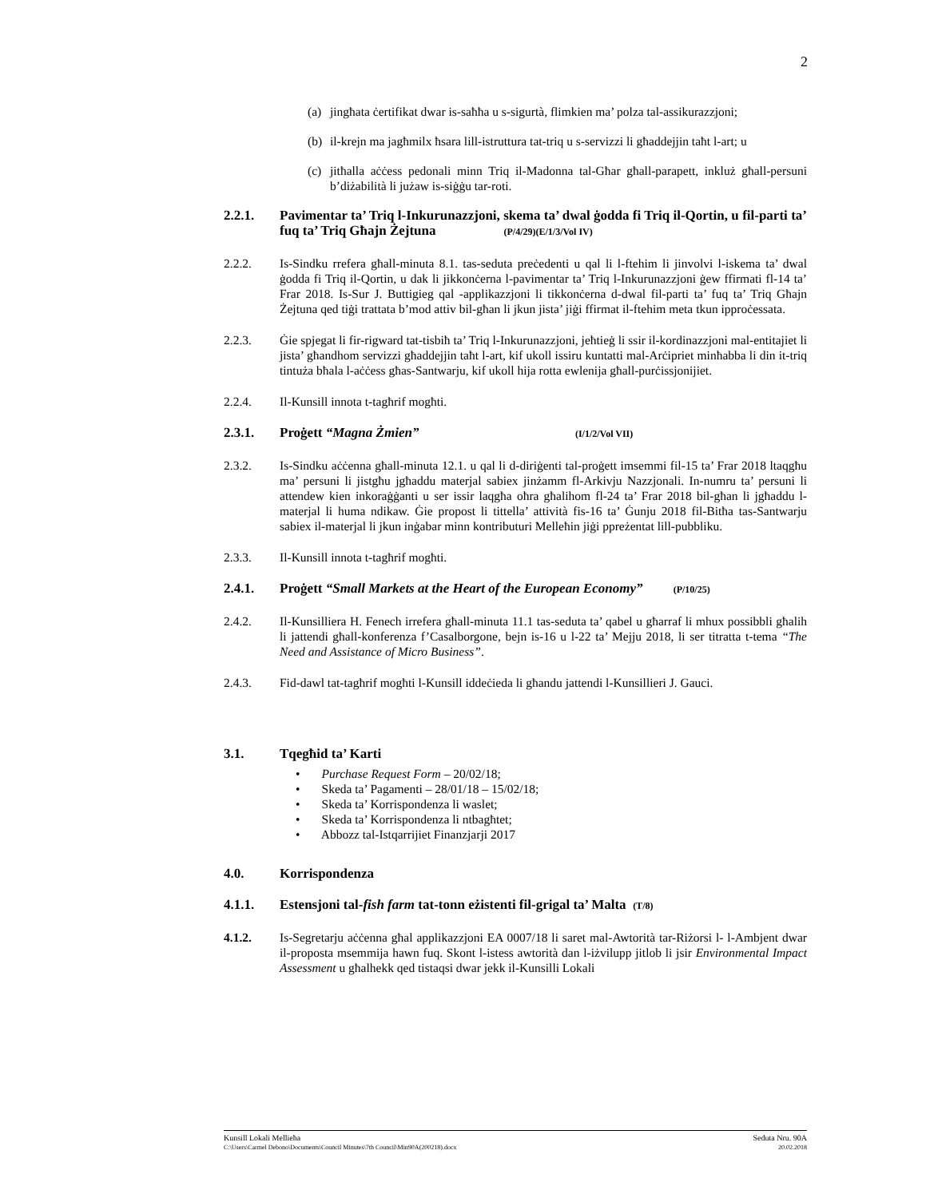2
(a) jingħata ċertifikat dwar is-saħħa u s-sigurtà, flimkien ma’ polza tal-assikurazzjoni;
(b) il-krejn ma jagħmilx ħsara lill-istruttura tat-triq u s-servizzi li għaddejjin taħt l-art; u
(c) jitħalla aċċess pedonali minn Triq il-Madonna tal-Għar għall-parapett, inkluż għall-persuni b’diżabilità li jużaw is-siġġu tar-roti.
2.2.1. Pavimentar ta’ Triq l-Inkurunazzjoni, skema ta’ dwal ġodda fi Triq il-Qortin, u fil-parti ta’ fuq ta’ Triq Għajn Żejtuna (P/4/29)(E/1/3/Vol IV)
2.2.2. Is-Sindku rrefera għall-minuta 8.1. tas-seduta preċedenti u qal li l-ftehim li jinvolvi l-iskema ta’ dwal ġodda fi Triq il-Qortin, u dak li jikkonċerna l-pavimentar ta’ Triq l-Inkurunazzjoni ġew ffirmati fl-14 ta’ Frar 2018. Is-Sur J. Buttigieg qal -applikazzjoni li tikkonċerna d-dwal fil-parti ta’ fuq ta’ Triq Għajn Żejtuna qed tiġi trattata b’mod attiv bil-għan li jkun jista’ jiġi ffirmat il-ftehim meta tkun ipproċessata.
2.2.3. Ġie spjegat li fir-rigward tat-tisbiħ ta’ Triq l-Inkurunazzjoni, jeħtieġ li ssir il-kordinazzjoni mal-entitajiet li jista’ għandhom servizzi għaddejjin taħt l-art, kif ukoll issiru kuntatti mal-Arċipriet minħabba li din it-triq tintuża bħala l-aċċess għas-Santwarju, kif ukoll hija rotta ewlenija għall-purċissjonijiet.
2.2.4. Il-Kunsill innota t-tagħrif mogħti.
2.3.1. Proġett “Magna Żmien” (I/1/2/Vol VII)
2.3.2. Is-Sindku aċċenna għall-minuta 12.1. u qal li d-diriġenti tal-proġett imsemmi fil-15 ta’ Frar 2018 ltaqgħu ma’ persuni li jistgħu jgħaddu materjal sabiex jinżamm fl-Arkivju Nazzjonali. In-numru ta’ persuni li attendew kien inkoraġġanti u ser issir laqgħa oħra għalihom fl-24 ta’ Frar 2018 bil-għan li jgħaddu l-materjal li huma ndikaw. Ġie propost li tittella’ attività fis-16 ta’ Ġunju 2018 fil-Bitħa tas-Santwarju sabiex il-materjal li jkun inġabar minn kontributuri Melleħin jiġi ppreżentat lill-pubbliku.
2.3.3. Il-Kunsill innota t-tagħrif mogħti.
2.4.1. Proġett “Small Markets at the Heart of the European Economy” (P/10/25)
2.4.2. Il-Kunsilliera H. Fenech irrefera għall-minuta 11.1 tas-seduta ta’ qabel u għarraf li mhux possibbli għalih li jattendi għall-konferenza f’Casalborgone, bejn is-16 u l-22 ta’ Mejju 2018, li ser titratta t-tema “The Need and Assistance of Micro Business”.
2.4.3. Fid-dawl tat-tagħrif mogħti l-Kunsill iddeċieda li għandu jattendi l-Kunsillieri J. Gauci.
3.1. Tqegħid ta’ Karti
• Purchase Request Form – 20/02/18;
• Skeda ta’ Pagamenti – 28/01/18 – 15/02/18;
• Skeda ta’ Korrispondenza li waslet;
• Skeda ta’ Korrispondenza li ntbagħtet;
• Abbozz tal-Istqarrijiet Finanzjarji 2017
4.0. Korrispondenza
4.1.1. Estensjoni tal-fish farm tat-tonn eżistenti fil-grigal ta’ Malta (T/8)
4.1.2. Is-Segretarju aċċenna għal applikazzjoni EA 0007/18 li saret mal-Awtorità tar-Riżorsi l- l-Ambjent dwar il-proposta msemmija hawn fuq. Skont l-istess awtorità dan l-iżvilupp jitlob li jsir Environmental Impact Assessment u għalhekk qed tistaqsi dwar jekk il-Kunsilli Lokali
Kunsill Lokali Mellieħa Seduta Nru. 90A
C:\Users\Carmel Debono\Documents\Council Minutes\7th Council\Min90A(200218).docx 20.02.2018